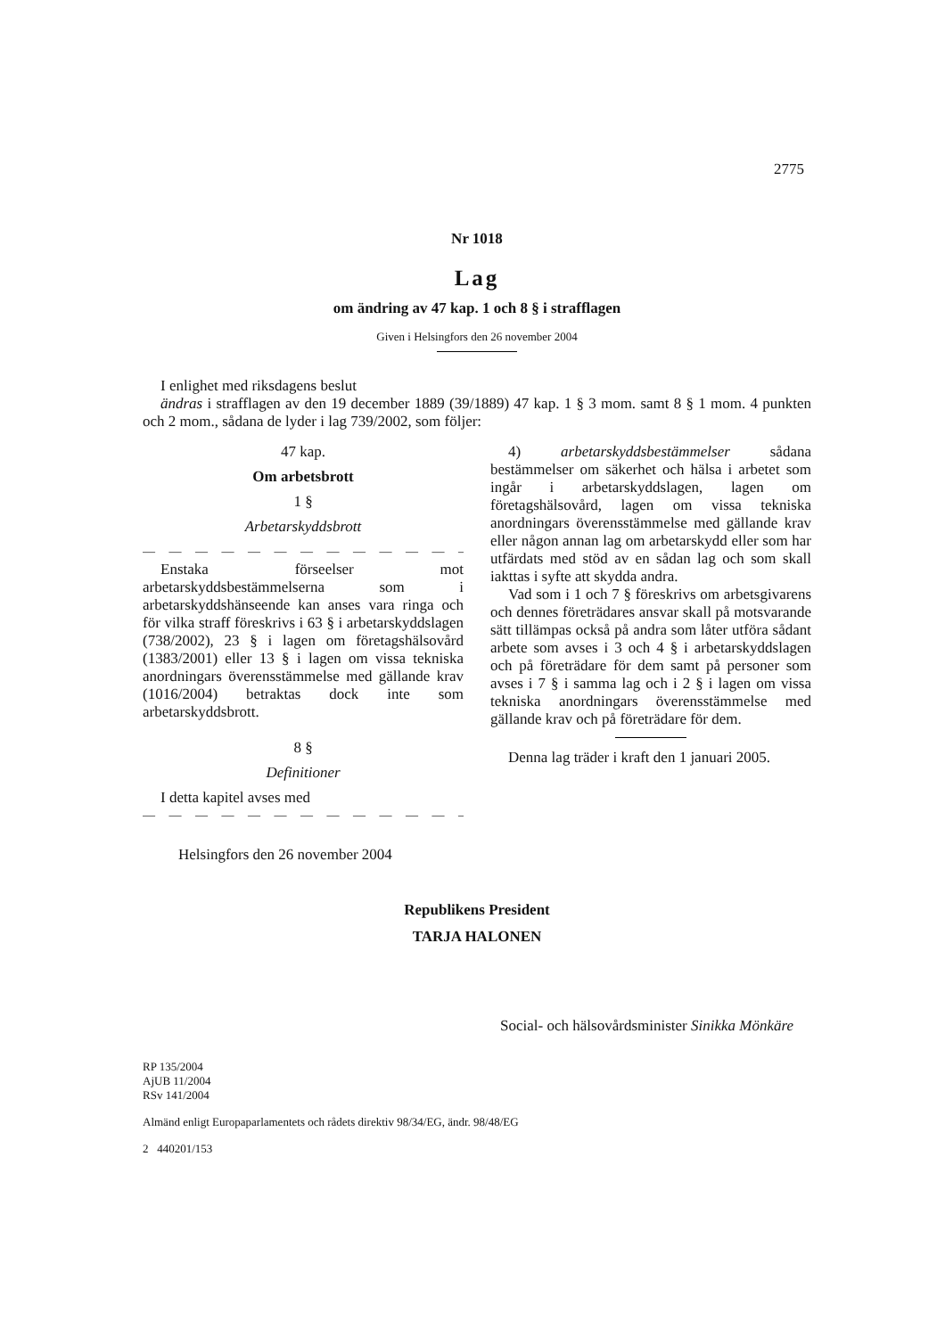2775
Nr 1018
Lag
om ändring av 47 kap. 1 och 8 § i strafflagen
Given i Helsingfors den 26 november 2004
I enlighet med riksdagens beslut
ändras i strafflagen av den 19 december 1889 (39/1889) 47 kap. 1 § 3 mom. samt 8 § 1 mom. 4 punkten och 2 mom., sådana de lyder i lag 739/2002, som följer:
47 kap.
Om arbetsbrott
1 §
Arbetarskyddsbrott
— — — — — — — — — — — — — —
Enstaka förseelser mot arbetarskyddsbestämmelserna som i arbetarskyddshänseende kan anses vara ringa och för vilka straff föreskrivs i 63 § i arbetarskyddslagen (738/2002), 23 § i lagen om företagshälsovård (1383/2001) eller 13 § i lagen om vissa tekniska anordningars överensstämmelse med gällande krav (1016/2004) betraktas dock inte som arbetarskyddsbrott.
8 §
Definitioner
I detta kapitel avses med
— — — — — — — — — — — — — —
4) arbetarskyddsbestämmelser sådana bestämmelser om säkerhet och hälsa i arbetet som ingår i arbetarskyddslagen, lagen om företagshälsovård, lagen om vissa tekniska anordningars överensstämmelse med gällande krav eller någon annan lag om arbetarskydd eller som har utfärdats med stöd av en sådan lag och som skall iakttas i syfte att skydda andra.
Vad som i 1 och 7 § föreskrivs om arbetsgivarens och dennes företrädares ansvar skall på motsvarande sätt tillämpas också på andra som låter utföra sådant arbete som avses i 3 och 4 § i arbetarskyddslagen och på företrädare för dem samt på personer som avses i 7 § i samma lag och i 2 § i lagen om vissa tekniska anordningars överensstämmelse med gällande krav och på företrädare för dem.
Denna lag träder i kraft den 1 januari 2005.
Helsingfors den 26 november 2004
Republikens President
TARJA HALONEN
Social- och hälsovårdsminister Sinikka Mönkäre
RP 135/2004
AjUB 11/2004
RSv 141/2004
Almänd enligt Europaparlamentets och rådets direktiv 98/34/EG, ändr. 98/48/EG
2 440201/153